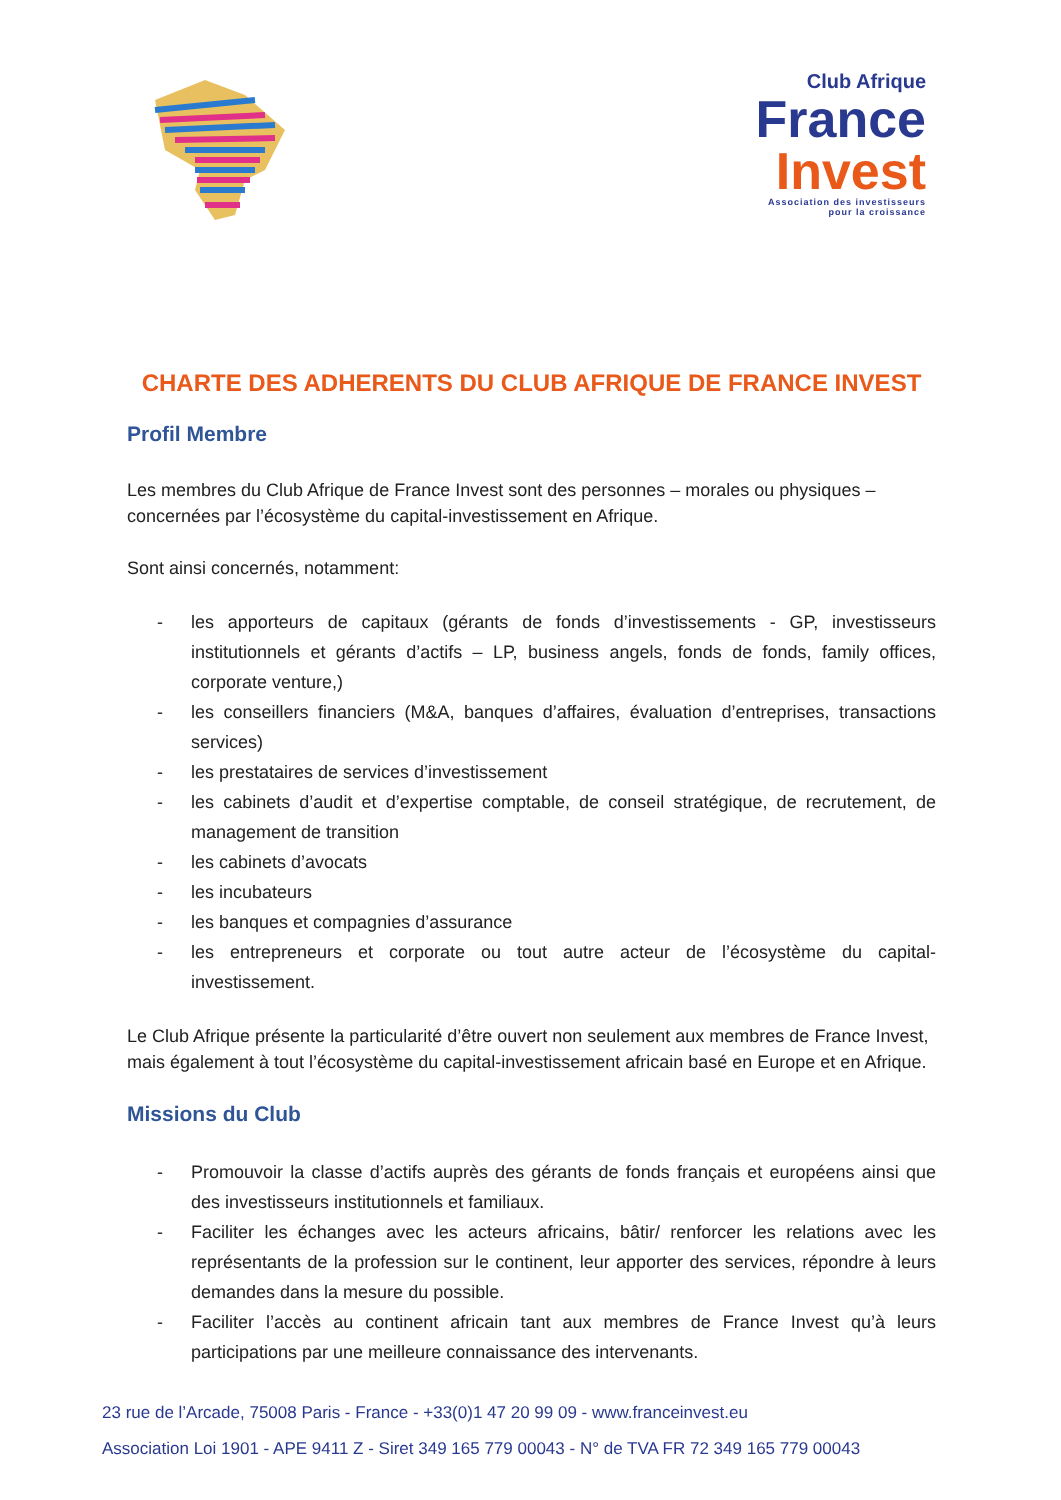Club Afrique
France
Invest
Association des investisseurs
pour la croissance
CHARTE DES ADHERENTS DU CLUB AFRIQUE DE FRANCE INVEST
Profil Membre
Les membres du Club Afrique de France Invest sont des personnes – morales ou physiques – concernées par l’écosystème du capital-investissement en Afrique.
Sont ainsi concernés, notamment:
- les apporteurs de capitaux (gérants de fonds d’investissements - GP, investisseurs institutionnels et gérants d’actifs – LP, business angels, fonds de fonds, family offices, corporate venture,)
- les conseillers financiers (M&A, banques d’affaires, évaluation d’entreprises, transactions services)
- les prestataires de services d’investissement
- les cabinets d’audit et d’expertise comptable, de conseil stratégique, de recrutement, de management de transition
- les cabinets d’avocats
- les incubateurs
- les banques et compagnies d’assurance
- les entrepreneurs et corporate ou tout autre acteur de l’écosystème du capital-investissement.
Le Club Afrique présente la particularité d’être ouvert non seulement aux membres de France Invest, mais également à tout l’écosystème du capital-investissement africain basé en Europe et en Afrique.
Missions du Club
- Promouvoir la classe d’actifs auprès des gérants de fonds français et européens ainsi que des investisseurs institutionnels et familiaux.
- Faciliter les échanges avec les acteurs africains, bâtir/ renforcer les relations avec les représentants de la profession sur le continent, leur apporter des services, répondre à leurs demandes dans la mesure du possible.
- Faciliter l’accès au continent africain tant aux membres de France Invest qu’à leurs participations par une meilleure connaissance des intervenants.
23 rue de l’Arcade, 75008 Paris - France - +33(0)1 47 20 99 09 - www.franceinvest.eu
Association Loi 1901 - APE 9411 Z - Siret 349 165 779 00043 - N° de TVA FR 72 349 165 779 00043